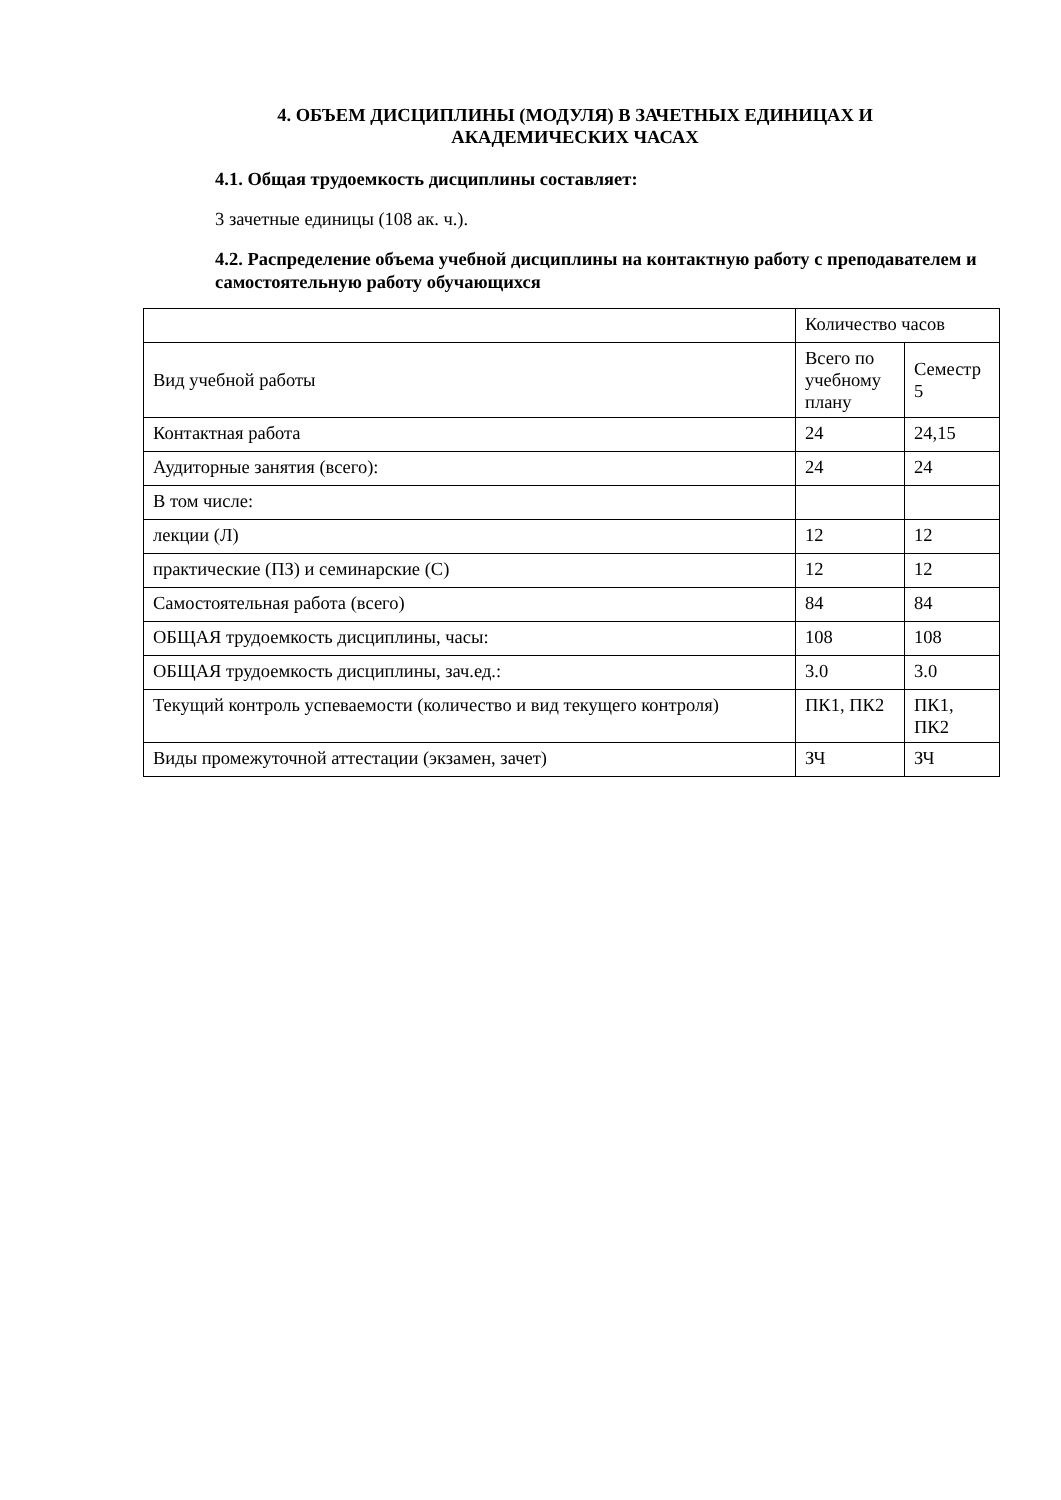4. ОБЪЕМ ДИСЦИПЛИНЫ (МОДУЛЯ) В ЗАЧЕТНЫХ ЕДИНИЦАХ И АКАДЕМИЧЕСКИХ ЧАСАХ
4.1. Общая трудоемкость дисциплины составляет:
3 зачетные единицы (108 ак. ч.).
4.2. Распределение объема учебной дисциплины на контактную работу с преподавателем и самостоятельную работу обучающихся
| | Количество часов | |
| Вид учебной работы | Всего по учебному плану | Семестр 5 |
| Контактная работа | 24 | 24,15 |
| Аудиторные занятия (всего): | 24 | 24 |
| В том числе: | | |
| лекции (Л) | 12 | 12 |
| практические (ПЗ) и семинарские (С) | 12 | 12 |
| Самостоятельная работа (всего) | 84 | 84 |
| ОБЩАЯ трудоемкость дисциплины, часы: | 108 | 108 |
| ОБЩАЯ трудоемкость дисциплины, зач.ед.: | 3.0 | 3.0 |
| Текущий контроль успеваемости (количество и вид текущего контроля) | ПК1, ПК2 | ПК1, ПК2 |
| Виды промежуточной аттестации (экзамен, зачет) | ЗЧ | ЗЧ |